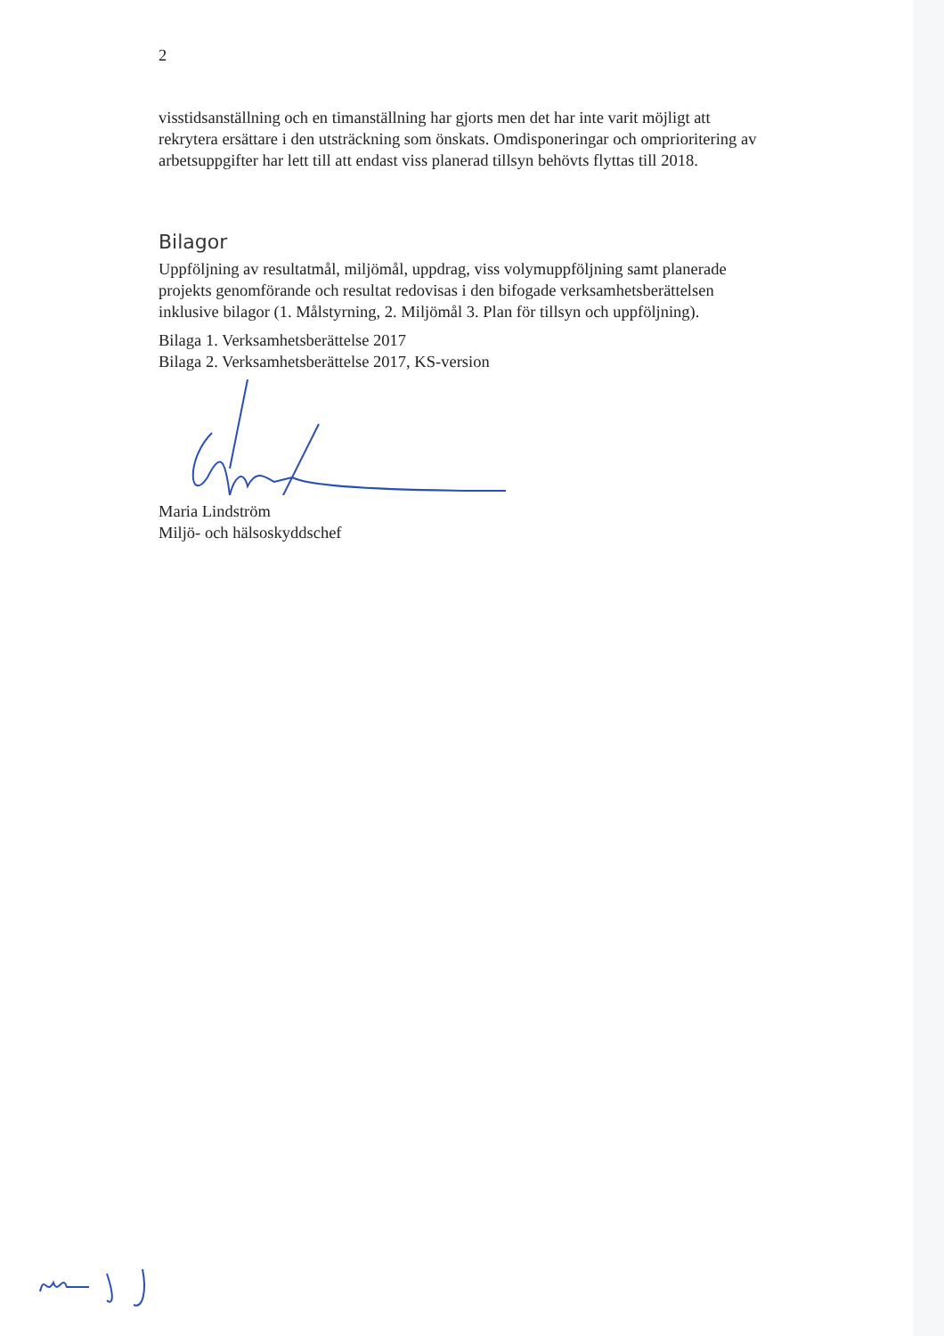2
visstidsanställning och en timanställning har gjorts men det har inte varit möjligt att rekrytera ersättare i den utsträckning som önskats. Omdisponeringar och omprioritering av arbetsuppgifter har lett till att endast viss planerad tillsyn behövts flyttas till 2018.
Bilagor
Uppföljning av resultatmål, miljömål, uppdrag, viss volymuppföljning samt planerade projekts genomförande och resultat redovisas i den bifogade verksamhetsberättelsen inklusive bilagor (1. Målstyrning, 2. Miljömål 3. Plan för tillsyn och uppföljning).
Bilaga 1. Verksamhetsberättelse 2017
Bilaga 2. Verksamhetsberättelse 2017, KS-version
Maria Lindström
Miljö- och hälsoskyddschef